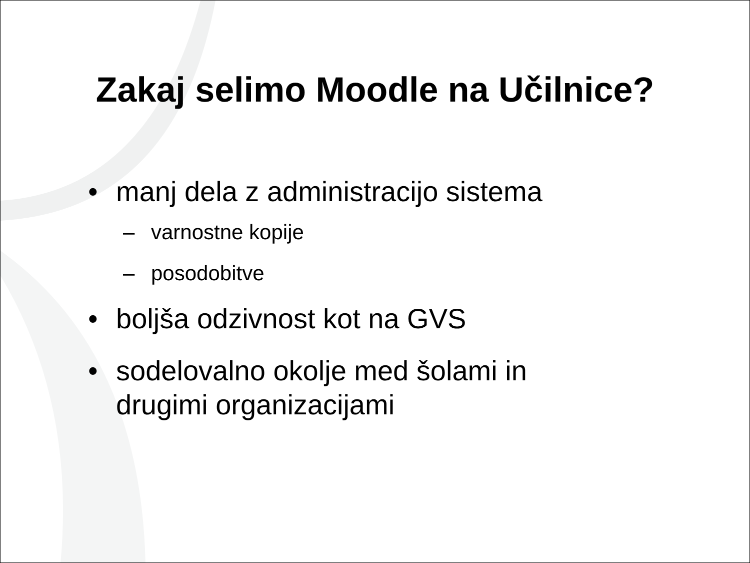Zakaj selimo Moodle na Učilnice?
• manj dela z administracijo sistema
– varnostne kopije
– posodobitve
• boljša odzivnost kot na GVS
• sodelovalno okolje med šolami in drugimi organizacijami